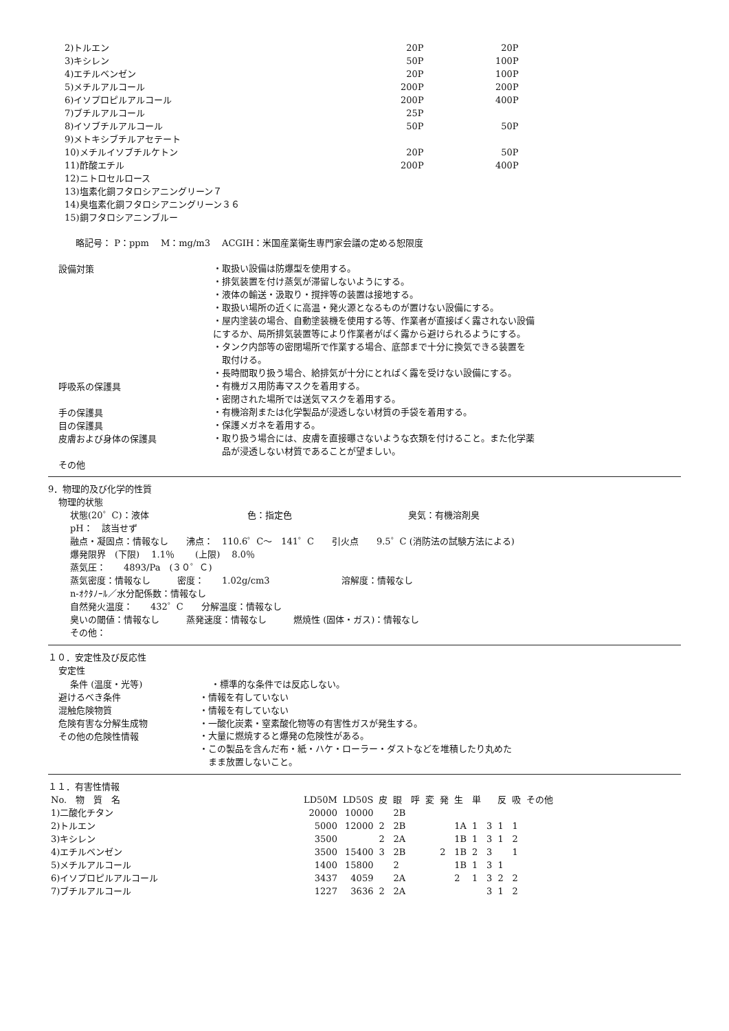| 2)トルエン | 20P | 20P |
| 3)キシレン | 50P | 100P |
| 4)エチルベンゼン | 20P | 100P |
| 5)メチルアルコール | 200P | 200P |
| 6)イソプロピルアルコール | 200P | 400P |
| 7)ブチルアルコール | 25P | |
| 8)イソブチルアルコール | 50P | 50P |
| 9)メトキシブチルアセテート | | |
| 10)メチルイソブチルケトン | 20P | 50P |
| 11)酢酸エチル | 200P | 400P |
| 12)ニトロセルロース | | |
| 13)塩素化銅フタロシアニングリーン７ | | |
| 14)臭塩素化銅フタロシアニングリーン３６ | | |
| 15)銅フタロシアニンブルー | | |
略記号： P：ppm　 M：mg/m3　 ACGIH：米国産業衛生専門家会議の定める恕限度
設備対策
・取扱い設備は防爆型を使用する。
・排気装置を付け蒸気が滞留しないようにする。
・液体の輸送・汲取り・撹拌等の装置は接地する。
・取扱い場所の近くに高温・発火源となるものが置けない設備にする。
・屋内塗装の場合、自動塗装機を使用する等、作業者が直接ばく露されない設備
にするか、局所排気装置等により作業者がばく露から避けられるようにする。
・タンク内部等の密閉場所で作業する場合、底部まで十分に換気できる装置を
　取付ける。
・長時間取り扱う場合、給排気が十分にとればく露を受けない設備にする。
呼吸系の保護具
・有機ガス用防毒マスクを着用する。
・密閉された場所では送気マスクを着用する。
手の保護具
・有機溶剤または化学製品が浸透しない材質の手袋を着用する。
目の保護具
・保護メガネを着用する。
皮膚および身体の保護具
・取り扱う場合には、皮膚を直接曝さないような衣類を付けること。また化学薬
　品が浸透しない材質であることが望ましい。
その他
9．物理的及び化学的性質
物理的状態
状態(20゜C)：液体　　　　　　　　　　　色：指定色　　　　　　　　　　　　　臭気：有機溶剤臭
pH：　該当せず
融点・凝固点：情報なし　　沸点：　110.6゜C～　141゜C　　引火点　　9.5゜C (消防法の試験方法による)
爆発限界　(下限)　 1.1％　　 (上限)　 8.0％
蒸気圧：　　4893/Pa　(３０゜Ｃ)
蒸気密度：情報なし　　　密度：　　1.02g/cm3　　　　　　　　溶解度：情報なし
n-ｵｸﾀﾉｰﾙ／水分配係数：情報なし
自然発火温度：　　432゜C　　分解温度：情報なし
臭いの閾値：情報なし　　　蒸発速度：情報なし　　　燃焼性 (固体・ガス)：情報なし
その他：
１０．安定性及び反応性
安定性
条件 (温度・光等) ・標準的な条件では反応しない。
避けるべき条件 ・情報を有していない
混触危険物質 ・情報を有していない
危険有害な分解生成物 ・一酸化炭素・窒素酸化物等の有害性ガスが発生する。
その他の危険性情報
・大量に燃焼すると爆発の危険性がある。
・この製品を含んだ布・紙・ハケ・ローラー・ダストなどを堆積したり丸めた
　まま放置しないこと。
１１．有害性情報
| No. 物 質 名 | LD50M | LD50S | 皮 | 眼 | 呼 | 変 | 発 | 生 | 単 | | 反 | 吸 | その他 |
| --- | --- | --- | --- | --- | --- | --- | --- | --- | --- | --- | --- | --- | --- |
| 1)二酸化チタン | 20000 | 10000 | | 2B | | | | | | | | | |
| 2)トルエン | 5000 | 12000 | 2 | 2B | | | | 1A | 1 | 3 | 1 | 1 | |
| 3)キシレン | 3500 | | 2 | 2A | | | | 1B | 1 | 3 | 1 | 2 | |
| 4)エチルベンゼン | 3500 | 15400 | 3 | 2B | | | 2 | 1B | 2 | 3 | | 1 | |
| 5)メチルアルコール | 1400 | 15800 | | 2 | | | | 1B | 1 | 3 | 1 | | |
| 6)イソプロピルアルコール | 3437 | 4059 | | 2A | | | | 2 | 1 | 3 | 2 | 2 | |
| 7)ブチルアルコール | 1227 | 3636 | 2 | 2A | | | | | | 3 | 1 | 2 | |